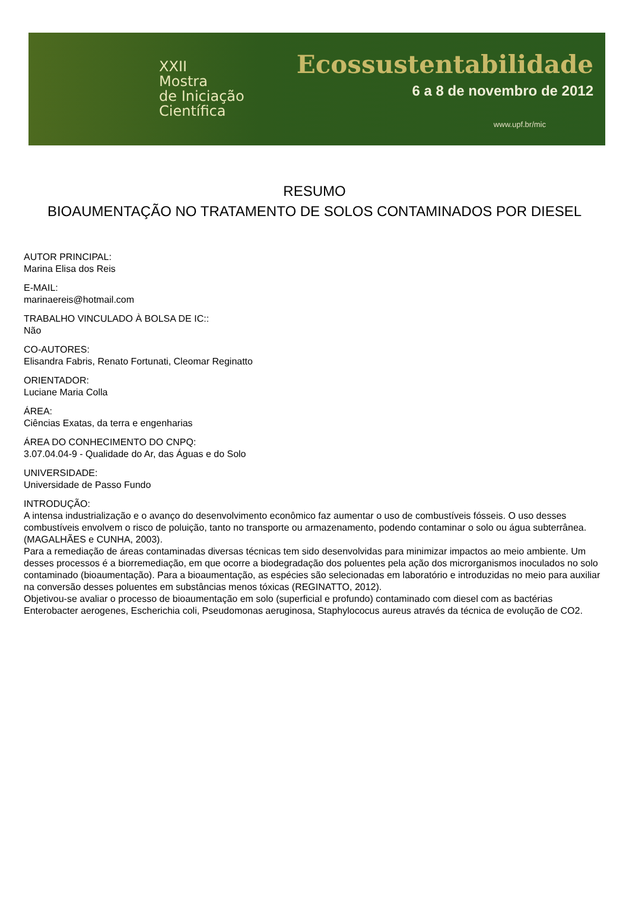XXII
Mostra
de Iniciação
Científica
Ecossustentabilidade
6 a 8 de novembro de 2012
www.upf.br/mic
RESUMO
BIOAUMENTAÇÃO NO TRATAMENTO DE SOLOS CONTAMINADOS POR DIESEL
AUTOR PRINCIPAL:
Marina Elisa dos Reis
E-MAIL:
marinaereis@hotmail.com
TRABALHO VINCULADO À BOLSA DE IC::
Não
CO-AUTORES:
Elisandra Fabris, Renato Fortunati, Cleomar Reginatto
ORIENTADOR:
Luciane Maria Colla
ÁREA:
Ciências Exatas, da terra e engenharias
ÁREA DO CONHECIMENTO DO CNPQ:
3.07.04.04-9 - Qualidade do Ar, das Águas e do Solo
UNIVERSIDADE:
Universidade de Passo Fundo
INTRODUÇÃO:
A intensa industrialização e o avanço do desenvolvimento econômico faz aumentar o uso de combustíveis fósseis. O uso desses combustíveis envolvem o risco de poluição, tanto no transporte ou armazenamento, podendo contaminar o solo ou água subterrânea. (MAGALHÃES e CUNHA, 2003).
Para a remediação de áreas contaminadas diversas técnicas tem sido desenvolvidas para minimizar impactos ao meio ambiente. Um desses processos é a biorremediação, em que ocorre a biodegradação dos poluentes pela ação dos microrganismos inoculados no solo contaminado (bioaumentação). Para a bioaumentação, as espécies são selecionadas em laboratório e introduzidas no meio para auxiliar na conversão desses poluentes em substâncias menos tóxicas (REGINATTO, 2012).
Objetivou-se avaliar o processo de bioaumentação em solo (superficial e profundo) contaminado com diesel com as bactérias Enterobacter aerogenes, Escherichia coli, Pseudomonas aeruginosa, Staphylococus aureus através da técnica de evolução de CO2.